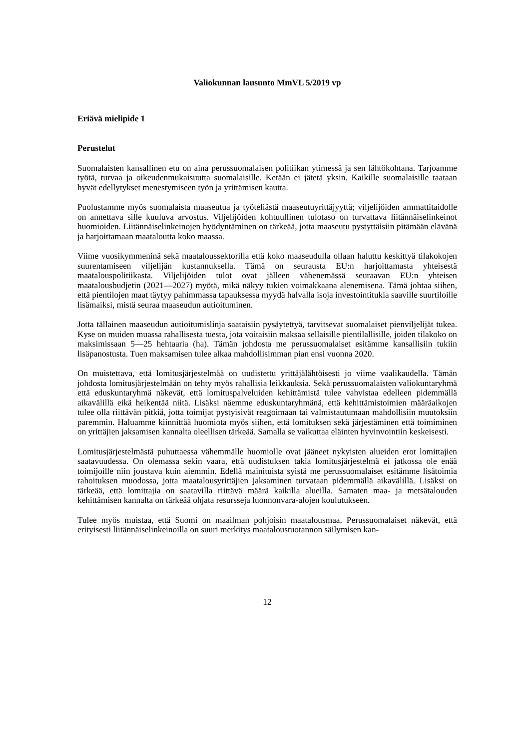Valiokunnan lausunto MmVL 5/2019 vp
Eriävä mielipide 1
Perustelut
Suomalaisten kansallinen etu on aina perussuomalaisen politiikan ytimessä ja sen lähtökohtana. Tarjoamme työtä, turvaa ja oikeudenmukaisuutta suomalaisille. Ketään ei jätetä yksin. Kaikille suomalaisille taataan hyvät edellytykset menestymiseen työn ja yrittämisen kautta.
Puolustamme myös suomalaista maaseutua ja työteliästä maaseutuyrittäjyyttä; viljelijöiden ammattitaidolle on annettava sille kuuluva arvostus. Viljelijöiden kohtuullinen tulotaso on turvattava liitännäiselinkeinot huomioiden. Liitännäiselinkeinojen hyödyntäminen on tärkeää, jotta maaseutu pystyttäisiin pitämään elävänä ja harjoittamaan maataloutta koko maassa.
Viime vuosikymmeninä sekä maataloussektorilla että koko maaseudulla ollaan haluttu keskittyä tilakokojen suurentamiseen viljelijän kustannuksella. Tämä on seurausta EU:n harjoittamasta yhteisestä maatalouspolitiikasta. Viljelijöiden tulot ovat jälleen vähenemässä seuraavan EU:n yhteisen maatalousbudjetin (2021—2027) myötä, mikä näkyy tukien voimakkaana alenemisena. Tämä johtaa siihen, että pientilojen maat täytyy pahimmassa tapauksessa myydä halvalla isoja investointitukia saaville suurtiloille lisämaiksi, mistä seuraa maaseudun autioituminen.
Jotta tällainen maaseudun autioitumislinja saataisiin pysäytettyä, tarvitsevat suomalaiset pienviljelijät tukea. Kyse on muiden muassa rahallisesta tuesta, jota voitaisiin maksaa sellaisille pientilallisille, joiden tilakoko on maksimissaan 5—25 hehtaaria (ha). Tämän johdosta me perussuomalaiset esitämme kansallisiin tukiin lisäpanostusta. Tuen maksamisen tulee alkaa mahdollisimman pian ensi vuonna 2020.
On muistettava, että lomitusjärjestelmää on uudistettu yrittäjälähtöisesti jo viime vaalikaudella. Tämän johdosta lomitusjärjestelmään on tehty myös rahallisia leikkauksia. Sekä perussuomalaisten valiokuntaryhmä että eduskuntaryhmä näkevät, että lomituspalveluiden kehittämistä tulee vahvistaa edelleen pidemmällä aikavälillä eikä heikentää niitä. Lisäksi näemme eduskuntaryhmänä, että kehittämistoimien määräaikojen tulee olla riittävän pitkiä, jotta toimijat pystyisivät reagoimaan tai valmistautumaan mahdollisiin muutoksiin paremmin. Haluamme kiinnittää huomiota myös siihen, että lomituksen sekä järjestäminen että toimiminen on yrittäjien jaksamisen kannalta oleellisen tärkeää. Samalla se vaikuttaa eläinten hyvinvointiin keskeisesti.
Lomitusjärjestelmästä puhuttaessa vähemmälle huomiolle ovat jääneet nykyisten alueiden erot lomittajien saatavuudessa. On olemassa sekin vaara, että uudistuksen takia lomitusjärjestelmä ei jatkossa ole enää toimijoille niin joustava kuin aiemmin. Edellä mainituista syistä me perussuomalaiset esitämme lisätoimia rahoituksen muodossa, jotta maatalousyrittäjien jaksaminen turvataan pidemmällä aikavälillä. Lisäksi on tärkeää, että lomittajia on saatavilla riittävä määrä kaikilla alueilla. Samaten maa- ja metsätalouden kehittämisen kannalta on tärkeää ohjata resursseja luonnonvara-alojen koulutukseen.
Tulee myös muistaa, että Suomi on maailman pohjoisin maatalousmaa. Perussuomalaiset näkevät, että erityisesti liitännäiselinkeinoilla on suuri merkitys maataloustuotannon säilymisen kan-
12